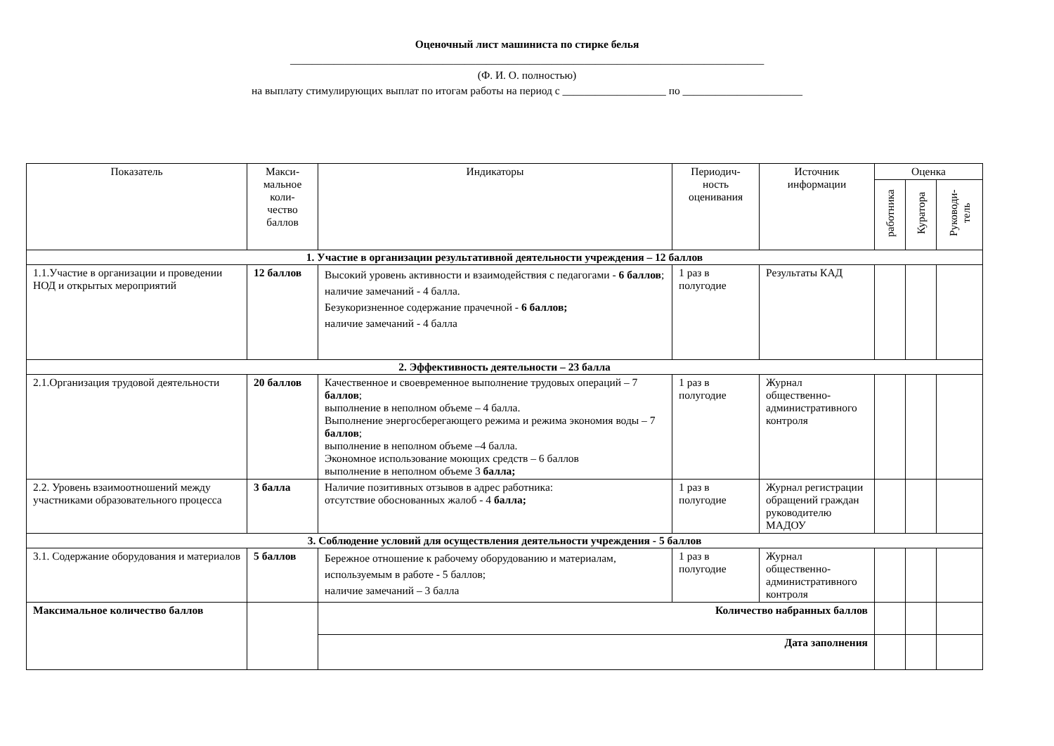Оценочный лист машиниста по стирке белья
_______________________________________________________________________________________
(Ф. И. О. полностью)
на выплату стимулирующих выплат по итогам работы на период с ___________________ по ______________________
| Показатель | Макси- мальное коли- чество баллов | Индикаторы | Периодич- ность оценивания | Источник информации | Оценка | | |
| --- | --- | --- | --- | --- | --- | --- | --- |
| | | | | | работника | Куратора | Руководи- тель |
| 1. Участие в организации результативной деятельности учреждения – 12 баллов | | | | | | | |
| 1.1.Участие в организации и проведении НОД и открытых мероприятий | 12 баллов | Высокий уровень активности и взаимодействия с педагогами - 6 баллов ; наличие замечаний - 4 балла. Безукоризненное содержание прачечной - 6 баллов; наличие замечаний - 4 балла | 1 раз в полугодие | Результаты КАД | | | |
| 2. Эффективность деятельности – 23 балла | | | | | | | |
| 2.1.Организация трудовой деятельности | 20 баллов | Качественное и своевременное выполнение трудовых операций – 7 баллов ; выполнение в неполном объеме – 4 балла. Выполнение энергосберегающего режима и режима экономия воды – 7 баллов ; выполнение в неполном объеме –4 балла. Экономное использование моющих средств – 6 баллов выполнение в неполном объеме 3 балла; | 1 раз в полугодие | Журнал общественно-административного контроля | | | |
| 2.2. Уровень взаимоотношений между участниками образовательного процесса | 3 балла | Наличие позитивных отзывов в адрес работника: отсутствие обоснованных жалоб - 4 балла; | 1 раз в полугодие | Журнал регистрации обращений граждан руководителю МАДОУ | | | |
| 3. Соблюдение условий для осуществления деятельности учреждения - 5 баллов | | | | | | | |
| 3.1. Содержание оборудования и материалов | 5 баллов | Бережное отношение к рабочему оборудованию и материалам, используемым в работе - 5 баллов; наличие замечаний – 3 балла | 1 раз в полугодие | Журнал общественно-административного контроля | | | |
| Максимальное количество баллов | | Количество набранных баллов | | | | | |
| | | Дата заполнения | | | | | |